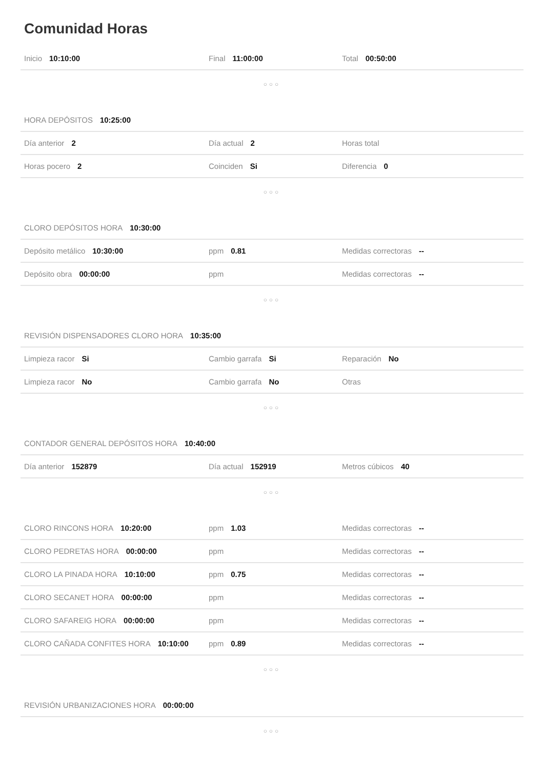Comunidad Horas
Inicio 10:10:00 Final 11:00:00 Total 00:50:00
○○○
HORA DEPÓSITOS 10:25:00
Día anterior 2 Día actual 2 Horas total
Horas pocero 2 Coinciden Si Diferencia 0
○○○
CLORO DEPÓSITOS HORA 10:30:00
Depósito metálico 10:30:00 ppm 0.81 Medidas correctoras --
Depósito obra 00:00:00 ppm Medidas correctoras --
○○○
REVISIÓN DISPENSADORES CLORO HORA 10:35:00
Limpieza racor Si Cambio garrafa Si Reparación No
Limpieza racor No Cambio garrafa No Otras
○○○
CONTADOR GENERAL DEPÓSITOS HORA 10:40:00
Día anterior 152879 Día actual 152919 Metros cúbicos 40
○○○
CLORO RINCONS HORA 10:20:00 ppm 1.03 Medidas correctoras --
CLORO PEDRETAS HORA 00:00:00 ppm Medidas correctoras --
CLORO LA PINADA HORA 10:10:00 ppm 0.75 Medidas correctoras --
CLORO SECANET HORA 00:00:00 ppm Medidas correctoras --
CLORO SAFAREIG HORA 00:00:00 ppm Medidas correctoras --
CLORO CAÑADA CONFITES HORA 10:10:00 ppm 0.89 Medidas correctoras --
○○○
REVISIÓN URBANIZACIONES HORA 00:00:00
○○○